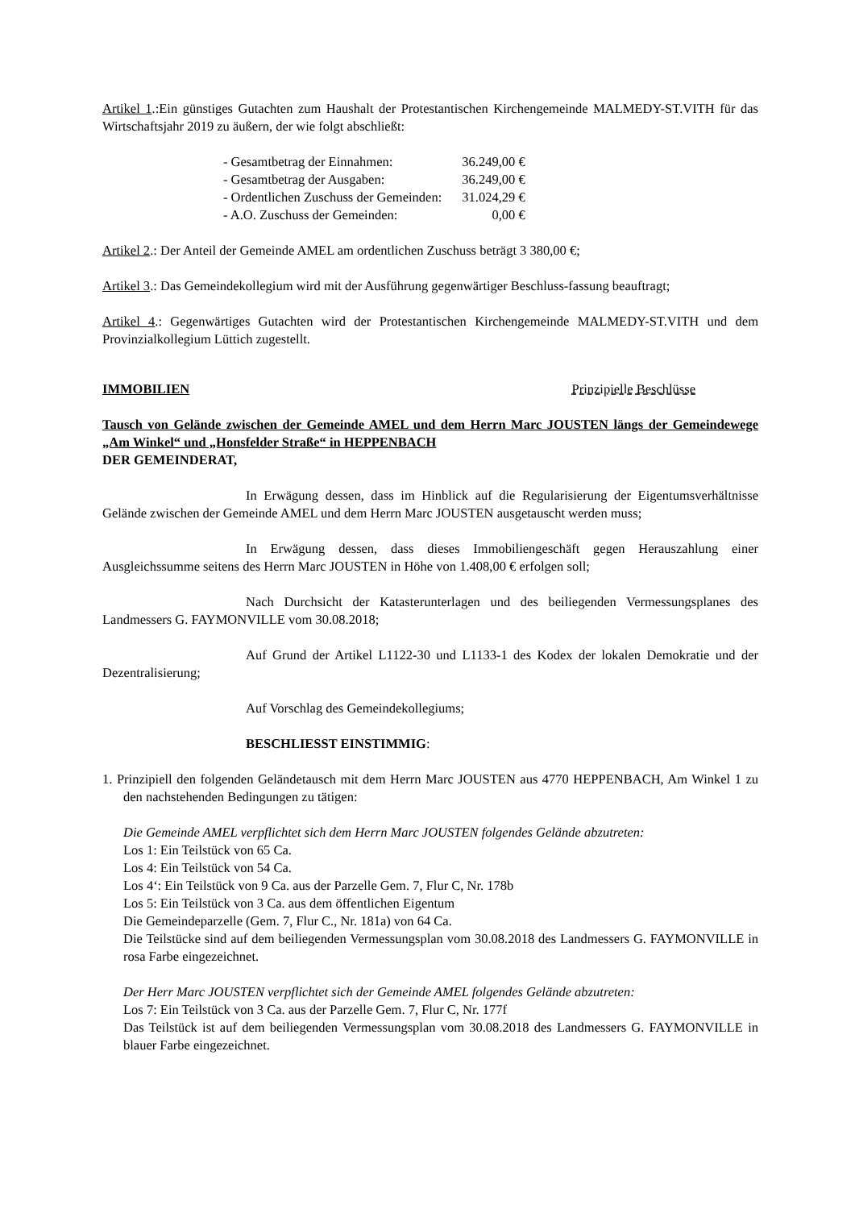Artikel 1.:Ein günstiges Gutachten zum Haushalt der Protestantischen Kirchengemeinde MALMEDY-ST.VITH für das Wirtschaftsjahr 2019 zu äußern, der wie folgt abschließt:
| - Gesamtbetrag der Einnahmen: | 36.249,00 € |
| - Gesamtbetrag der Ausgaben: | 36.249,00 € |
| - Ordentlichen Zuschuss der Gemeinden: | 31.024,29 € |
| - A.O. Zuschuss der Gemeinden: | 0,00 € |
Artikel 2.: Der Anteil der Gemeinde AMEL am ordentlichen Zuschuss beträgt 3 380,00 €;
Artikel 3.: Das Gemeindekollegium wird mit der Ausführung gegenwärtiger Beschluss-fassung beauftragt;
Artikel 4.: Gegenwärtiges Gutachten wird der Protestantischen Kirchengemeinde MALMEDY-ST.VITH und dem Provinzialkollegium Lüttich zugestellt.
IMMOBILIEN Prinzipielle Beschlüsse
Tausch von Gelände zwischen der Gemeinde AMEL und dem Herrn Marc JOUSTEN längs der Gemeindewege „Am Winkel“ und „Honsfelder Straße“ in HEPPENBACH
DER GEMEINDERAT,
In Erwägung dessen, dass im Hinblick auf die Regularisierung der Eigentumsverhältnisse Gelände zwischen der Gemeinde AMEL und dem Herrn Marc JOUSTEN ausgetauscht werden muss;
In Erwägung dessen, dass dieses Immobiliengeschäft gegen Herauszahlung einer Ausgleichssumme seitens des Herrn Marc JOUSTEN in Höhe von 1.408,00 € erfolgen soll;
Nach Durchsicht der Katasterunterlagen und des beiliegenden Vermessungsplanes des Landmessers G. FAYMONVILLE vom 30.08.2018;
Auf Grund der Artikel L1122-30 und L1133-1 des Kodex der lokalen Demokratie und der Dezentralisierung;
Auf Vorschlag des Gemeindekollegiums;
BESCHLIESST EINSTIMMIG:
1. Prinzipiell den folgenden Geländetausch mit dem Herrn Marc JOUSTEN aus 4770 HEPPENBACH, Am Winkel 1 zu den nachstehenden Bedingungen zu tätigen:
Die Gemeinde AMEL verpflichtet sich dem Herrn Marc JOUSTEN folgendes Gelände abzutreten:
Los 1: Ein Teilstück von 65 Ca.
Los 4: Ein Teilstück von 54 Ca.
Los 4‘: Ein Teilstück von 9 Ca. aus der Parzelle Gem. 7, Flur C, Nr. 178b
Los 5: Ein Teilstück von 3 Ca. aus dem öffentlichen Eigentum
Die Gemeindeparzelle (Gem. 7, Flur C., Nr. 181a) von 64 Ca.
Die Teilstücke sind auf dem beiliegenden Vermessungsplan vom 30.08.2018 des Landmessers G. FAYMONVILLE in rosa Farbe eingezeichnet.
Der Herr Marc JOUSTEN verpflichtet sich der Gemeinde AMEL folgendes Gelände abzutreten:
Los 7: Ein Teilstück von 3 Ca. aus der Parzelle Gem. 7, Flur C, Nr. 177f
Das Teilstück ist auf dem beiliegenden Vermessungsplan vom 30.08.2018 des Landmessers G. FAYMONVILLE in blauer Farbe eingezeichnet.